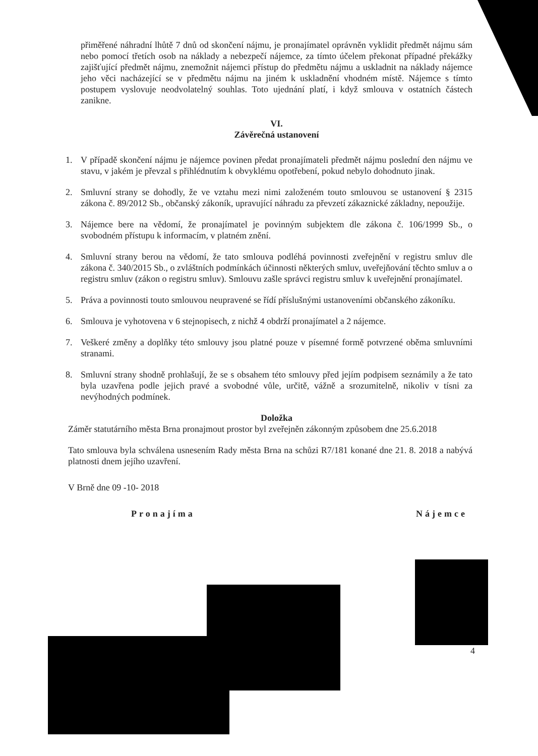přiměřené náhradní lhůtě 7 dnů od skončení nájmu, je pronajímatel oprávněn vyklidit předmět nájmu sám nebo pomocí třetích osob na náklady a nebezpečí nájemce, za tímto účelem překonat případné překážky zajišťující předmět nájmu, znemožnit nájemci přístup do předmětu nájmu a uskladnit na náklady nájemce jeho věci nacházející se v předmětu nájmu na jiném k uskladnění vhodném místě. Nájemce s tímto postupem vyslovuje neodvolatelný souhlas. Toto ujednání platí, i když smlouva v ostatních částech zanikne.
VI.
Závěrečná ustanovení
1. V případě skončení nájmu je nájemce povinen předat pronajímateli předmět nájmu poslední den nájmu ve stavu, v jakém je převzal s přihlédnutím k obvyklému opotřebení, pokud nebylo dohodnuto jinak.
2. Smluvní strany se dohodly, že ve vztahu mezi nimi založeném touto smlouvou se ustanovení § 2315 zákona č. 89/2012 Sb., občanský zákoník, upravující náhradu za převzetí zákaznické základny, nepoužije.
3. Nájemce bere na vědomí, že pronajímatel je povinným subjektem dle zákona č. 106/1999 Sb., o svobodném přístupu k informacím, v platném znění.
4. Smluvní strany berou na vědomí, že tato smlouva podléhá povinnosti zveřejnění v registru smluv dle zákona č. 340/2015 Sb., o zvláštních podmínkách účinnosti některých smluv, uveřejňování těchto smluv a o registru smluv (zákon o registru smluv). Smlouvu zašle správci registru smluv k uveřejnění pronajímatel.
5. Práva a povinnosti touto smlouvou neupravené se řídí příslušnými ustanoveními občanského zákoníku.
6. Smlouva je vyhotovena v 6 stejnopisech, z nichž 4 obdrží pronajímatel a 2 nájemce.
7. Veškeré změny a doplňky této smlouvy jsou platné pouze v písemné formě potvrzené oběma smluvními stranami.
8. Smluvní strany shodně prohlašují, že se s obsahem této smlouvy před jejím podpisem seznámily a že tato byla uzavřena podle jejich pravé a svobodné vůle, určitě, vážně a srozumitelně, nikoliv v tísni za nevýhodných podmínek.
Doložka
Záměr statutárního města Brna pronajmout prostor byl zveřejněn zákonným způsobem dne 25.6.2018
Tato smlouva byla schválena usnesením Rady města Brna na schůzi R7/181 konané dne 21. 8. 2018 a nabývá platnosti dnem jejího uzavření.
V Brně dne 09 -10- 2018
Pronajíma Nájemce
4